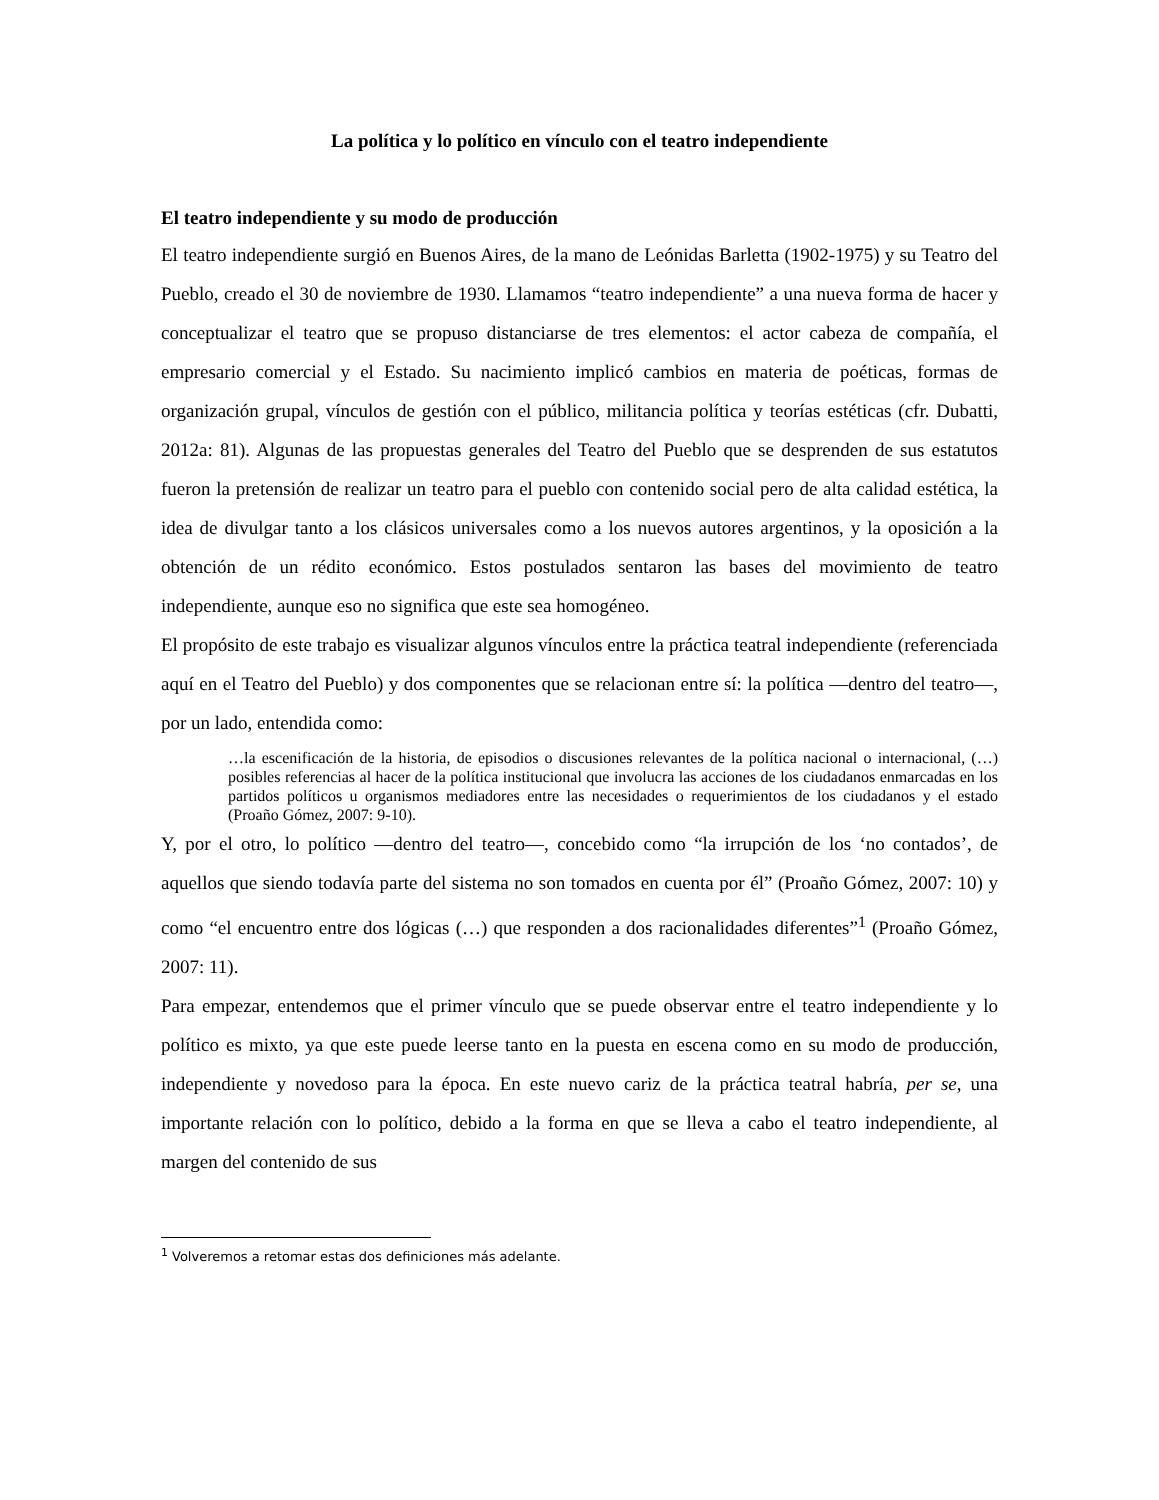La política y lo político en vínculo con el teatro independiente
El teatro independiente y su modo de producción
El teatro independiente surgió en Buenos Aires, de la mano de Leónidas Barletta (1902-1975) y su Teatro del Pueblo, creado el 30 de noviembre de 1930. Llamamos “teatro independiente” a una nueva forma de hacer y conceptualizar el teatro que se propuso distanciarse de tres elementos: el actor cabeza de compañía, el empresario comercial y el Estado. Su nacimiento implicó cambios en materia de poéticas, formas de organización grupal, vínculos de gestión con el público, militancia política y teorías estéticas (cfr. Dubatti, 2012a: 81). Algunas de las propuestas generales del Teatro del Pueblo que se desprenden de sus estatutos fueron la pretensión de realizar un teatro para el pueblo con contenido social pero de alta calidad estética, la idea de divulgar tanto a los clásicos universales como a los nuevos autores argentinos, y la oposición a la obtención de un rédito económico. Estos postulados sentaron las bases del movimiento de teatro independiente, aunque eso no significa que este sea homogéneo.
El propósito de este trabajo es visualizar algunos vínculos entre la práctica teatral independiente (referenciada aquí en el Teatro del Pueblo) y dos componentes que se relacionan entre sí: la política —dentro del teatro—, por un lado, entendida como:
…la escenificación de la historia, de episodios o discusiones relevantes de la política nacional o internacional, (…) posibles referencias al hacer de la política institucional que involucra las acciones de los ciudadanos enmarcadas en los partidos políticos u organismos mediadores entre las necesidades o requerimientos de los ciudadanos y el estado (Proaño Gómez, 2007: 9-10).
Y, por el otro, lo político —dentro del teatro—, concebido como “la irrupción de los ‘no contados’, de aquellos que siendo todavía parte del sistema no son tomados en cuenta por él” (Proaño Gómez, 2007: 10) y como “el encuentro entre dos lógicas (…) que responden a dos racionalidades diferentes”<sup>1</sup> (Proaño Gómez, 2007: 11).
Para empezar, entendemos que el primer vínculo que se puede observar entre el teatro independiente y lo político es mixto, ya que este puede leerse tanto en la puesta en escena como en su modo de producción, independiente y novedoso para la época. En este nuevo cariz de la práctica teatral habría, per se, una importante relación con lo político, debido a la forma en que se lleva a cabo el teatro independiente, al margen del contenido de sus
<sup>1</sup> Volveremos a retomar estas dos definiciones más adelante.